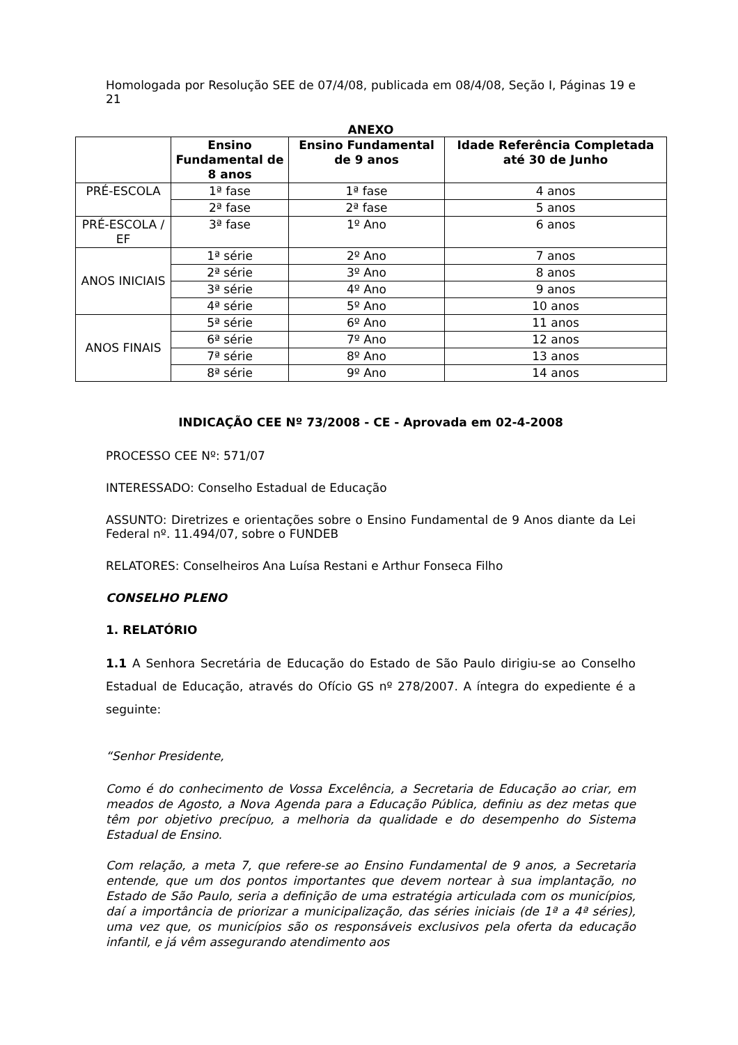Homologada por Resolução SEE de 07/4/08, publicada em 08/4/08, Seção I, Páginas 19 e 21
ANEXO
| | Ensino Fundamental de 8 anos | Ensino Fundamental de 9 anos | Idade Referência Completada até 30 de Junho |
| --- | --- | --- | --- |
| PRÉ-ESCOLA | 1ª fase | 1ª fase | 4 anos |
| | 2ª fase | 2ª fase | 5 anos |
| PRÉ-ESCOLA / EF | 3ª fase | 1º Ano | 6 anos |
| ANOS INICIAIS | 1ª série | 2º Ano | 7 anos |
| | 2ª série | 3º Ano | 8 anos |
| | 3ª série | 4º Ano | 9 anos |
| | 4ª série | 5º Ano | 10 anos |
| ANOS FINAIS | 5ª série | 6º Ano | 11 anos |
| | 6ª série | 7º Ano | 12 anos |
| | 7ª série | 8º Ano | 13 anos |
| | 8ª série | 9º Ano | 14 anos |
INDICAÇÃO CEE Nº 73/2008 - CE - Aprovada em 02-4-2008
PROCESSO CEE Nº: 571/07
INTERESSADO: Conselho Estadual de Educação
ASSUNTO: Diretrizes e orientações sobre o Ensino Fundamental de 9 Anos diante da Lei Federal nº. 11.494/07, sobre o FUNDEB
RELATORES: Conselheiros Ana Luísa Restani e Arthur Fonseca Filho
CONSELHO PLENO
1. RELATÓRIO
1.1 A Senhora Secretária de Educação do Estado de São Paulo dirigiu-se ao Conselho Estadual de Educação, através do Ofício GS nº 278/2007. A íntegra do expediente é a seguinte:
“Senhor Presidente,
Como é do conhecimento de Vossa Excelência, a Secretaria de Educação ao criar, em meados de Agosto, a Nova Agenda para a Educação Pública, definiu as dez metas que têm por objetivo precípuo, a melhoria da qualidade e do desempenho do Sistema Estadual de Ensino.
Com relação, a meta 7, que refere-se ao Ensino Fundamental de 9 anos, a Secretaria entende, que um dos pontos importantes que devem nortear à sua implantação, no Estado de São Paulo, seria a definição de uma estratégia articulada com os municípios, daí a importância de priorizar a municipalização, das séries iniciais (de 1ª a 4ª séries), uma vez que, os municípios são os responsáveis exclusivos pela oferta da educação infantil, e já vêm assegurando atendimento aos